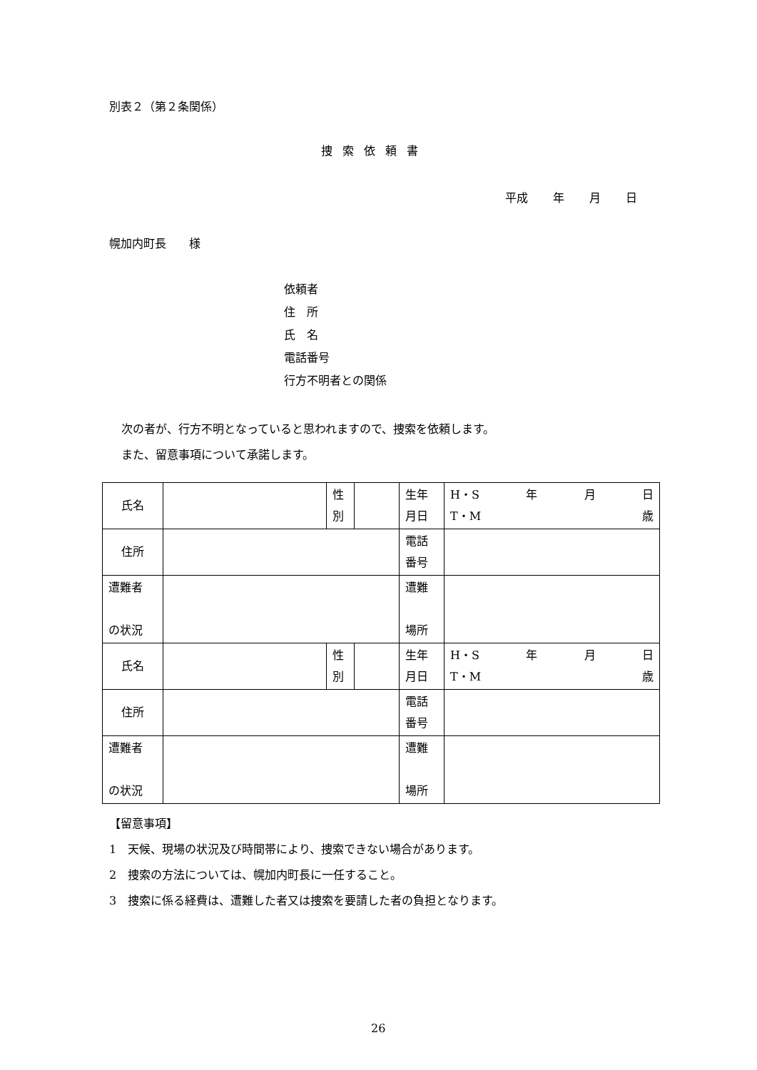別表２（第２条関係）
捜索依頼書
平成 年 月 日
幌加内町長　　様
依頼者
住　所
氏　名
電話番号
行方不明者との関係
次の者が、行方不明となっていると思われますので、捜索を依頼します。
また、留意事項について承諾します。
| 氏名 | | 性 別 | | 生年 月日 | H・S 年 月 日 T・M 歳 |
| 住所 | | | | 電話 番号 | |
| 遭難者 の状況 | | | | 遭難 場所 | |
| 氏名 | | 性 別 | | 生年 月日 | H・S 年 月 日 T・M 歳 |
| 住所 | | | | 電話 番号 | |
| 遭難者 の状況 | | | | 遭難 場所 | |
【留意事項】
1　天候、現場の状況及び時間帯により、捜索できない場合があります。
2　捜索の方法については、幌加内町長に一任すること。
3　捜索に係る経費は、遭難した者又は捜索を要請した者の負担となります。
26